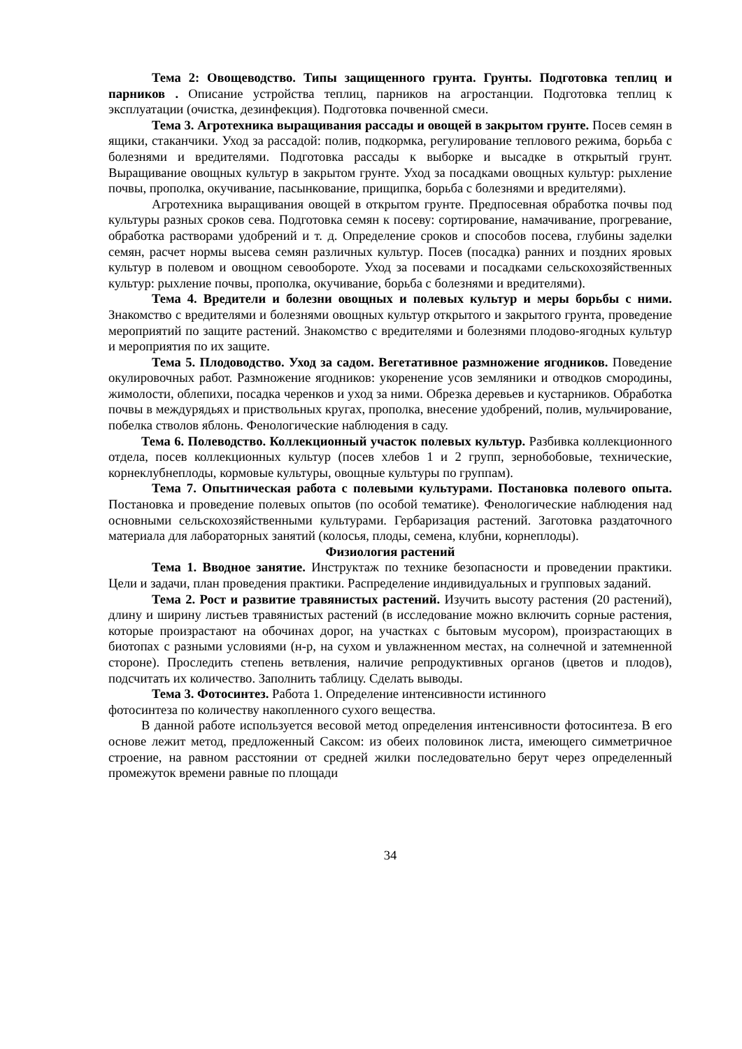Тема 2: Овощеводство. Типы защищенного грунта. Грунты. Подготовка теплиц и парников . Описание устройства теплиц, парников на агростанции. Подготовка теплиц к эксплуатации (очистка, дезинфекция). Подготовка почвенной смеси.
Тема 3. Агротехника выращивания рассады и овощей в закрытом грунте. Посев семян в ящики, стаканчики. Уход за рассадой: полив, подкормка, регулирование теплового режима, борьба с болезнями и вредителями. Подготовка рассады к выборке и высадке в открытый грунт. Выращивание овощных культур в закрытом грунте. Уход за посадками овощных культур: рыхление почвы, прополка, окучивание, пасынкование, прищипка, борьба с болезнями и вредителями).
Агротехника выращивания овощей в открытом грунте. Предпосевная обработка почвы под культуры разных сроков сева. Подготовка семян к посеву: сортирование, намачивание, прогревание, обработка растворами удобрений и т. д. Определение сроков и способов посева, глубины заделки семян, расчет нормы высева семян различных культур. Посев (посадка) ранних и поздних яровых культур в полевом и овощном севообороте. Уход за посевами и посадками сельскохозяйственных культур: рыхление почвы, прополка, окучивание, борьба с болезнями и вредителями).
Тема 4. Вредители и болезни овощных и полевых культур и меры борьбы с ними. Знакомство с вредителями и болезнями овощных культур открытого и закрытого грунта, проведение мероприятий по защите растений. Знакомство с вредителями и болезнями плодово-ягодных культур и мероприятия по их защите.
Тема 5. Плодоводство. Уход за садом. Вегетативное размножение ягодников. Поведение окулировочных работ. Размножение ягодников: укоренение усов земляники и отводков смородины, жимолости, облепихи, посадка черенков и уход за ними. Обрезка деревьев и кустарников. Обработка почвы в междурядьях и приствольных кругах, прополка, внесение удобрений, полив, мульчирование, побелка стволов яблонь. Фенологические наблюдения в саду.
Тема 6. Полеводство. Коллекционный участок полевых культур. Разбивка коллекционного отдела, посев коллекционных культур (посев хлебов 1 и 2 групп, зернобобовые, технические, корнеклубнеплоды, кормовые культуры, овощные культуры по группам).
Тема 7. Опытническая работа с полевыми культурами. Постановка полевого опыта. Постановка и проведение полевых опытов (по особой тематике). Фенологические наблюдения над основными сельскохозяйственными культурами. Гербаризация растений. Заготовка раздаточного материала для лабораторных занятий (колосья, плоды, семена, клубни, корнеплоды).
Физиология растений
Тема 1. Вводное занятие. Инструктаж по технике безопасности и проведении практики. Цели и задачи, план проведения практики. Распределение индивидуальных и групповых заданий.
Тема 2. Рост и развитие травянистых растений. Изучить высоту растения (20 растений), длину и ширину листьев травянистых растений (в исследование можно включить сорные растения, которые произрастают на обочинах дорог, на участках с бытовым мусором), произрастающих в биотопах с разными условиями (н-р, на сухом и увлажненном местах, на солнечной и затемненной стороне). Проследить степень ветвления, наличие репродуктивных органов (цветов и плодов), подсчитать их количество. Заполнить таблицу. Сделать выводы.
Тема 3. Фотосинтез. Работа 1. Определение интенсивности истинного
фотосинтеза по количеству накопленного сухого вещества.
В данной работе используется весовой метод определения интенсивности фотосинтеза. В его основе лежит метод, предложенный Саксом: из обеих половинок листа, имеющего симметричное строение, на равном расстоянии от средней жилки последовательно берут через определенный промежуток времени равные по площади
34